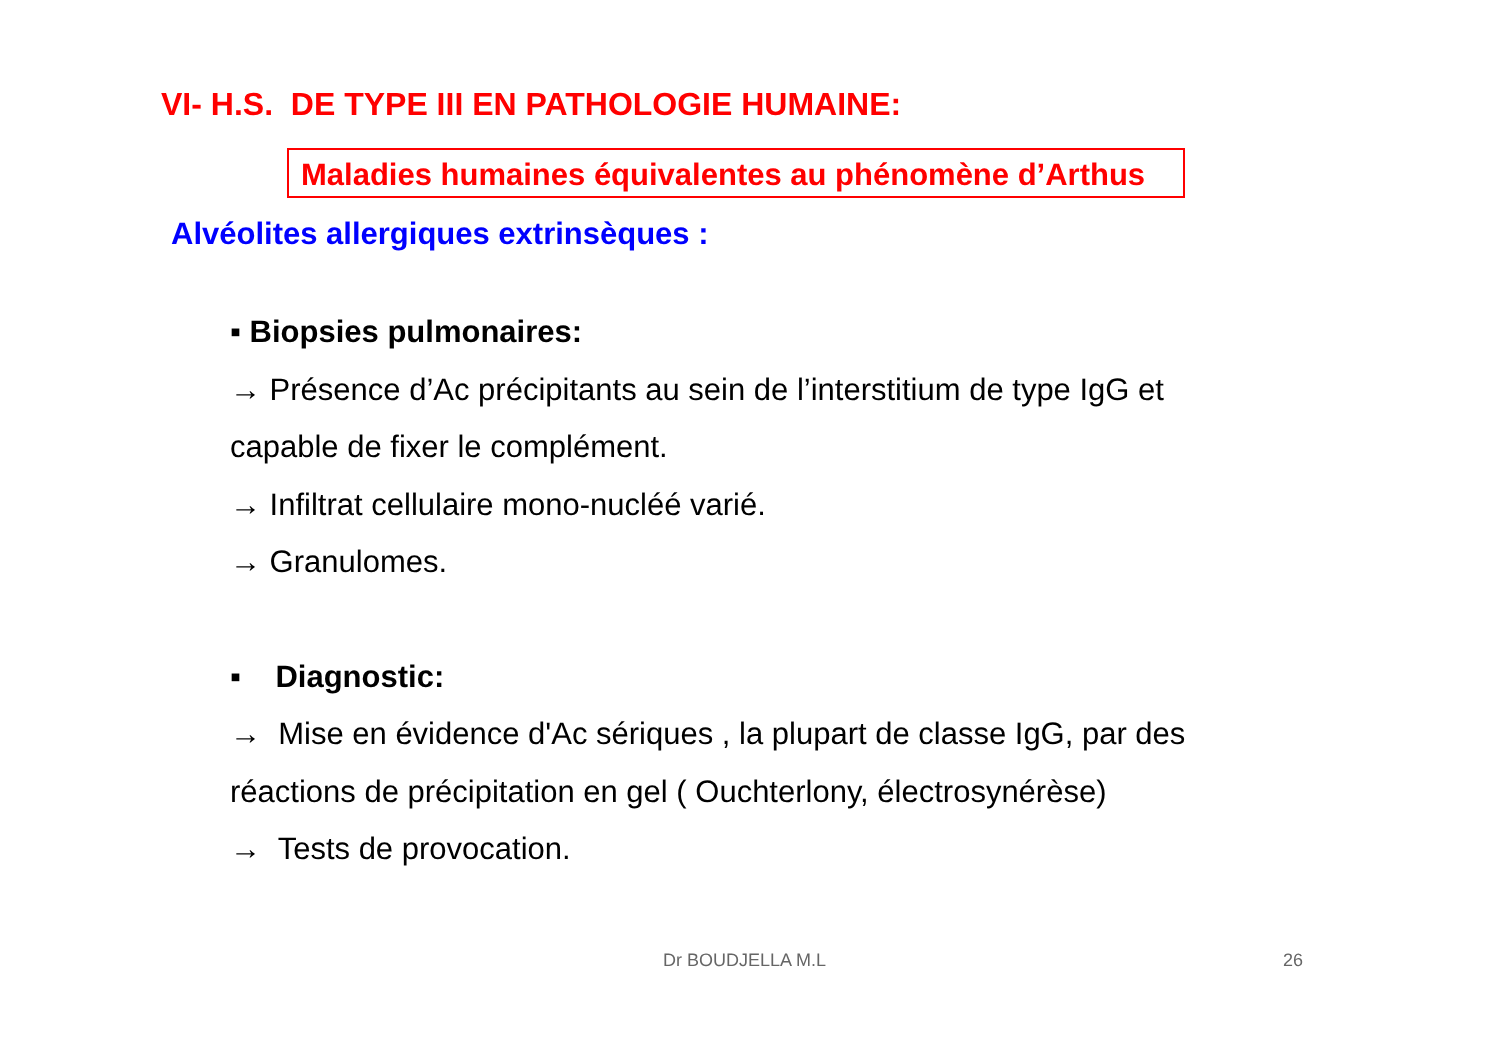VI- H.S. DE TYPE III EN PATHOLOGIE HUMAINE:
Maladies humaines équivalentes au phénomène d’Arthus
Alvéolites allergiques extrinsèques :
▪ Biopsies pulmonaires:
→ Présence d’Ac précipitants au sein de l’interstitium de type IgG et capable de fixer le complément.
→ Infiltrat cellulaire mono-nucléé varié.
→ Granulomes.
▪ Diagnostic:
→ Mise en évidence d'Ac sériques , la plupart de classe IgG, par des réactions de précipitation en gel ( Ouchterlony, électrosynérèse)
→ Tests de provocation.
Dr BOUDJELLA M.L 26